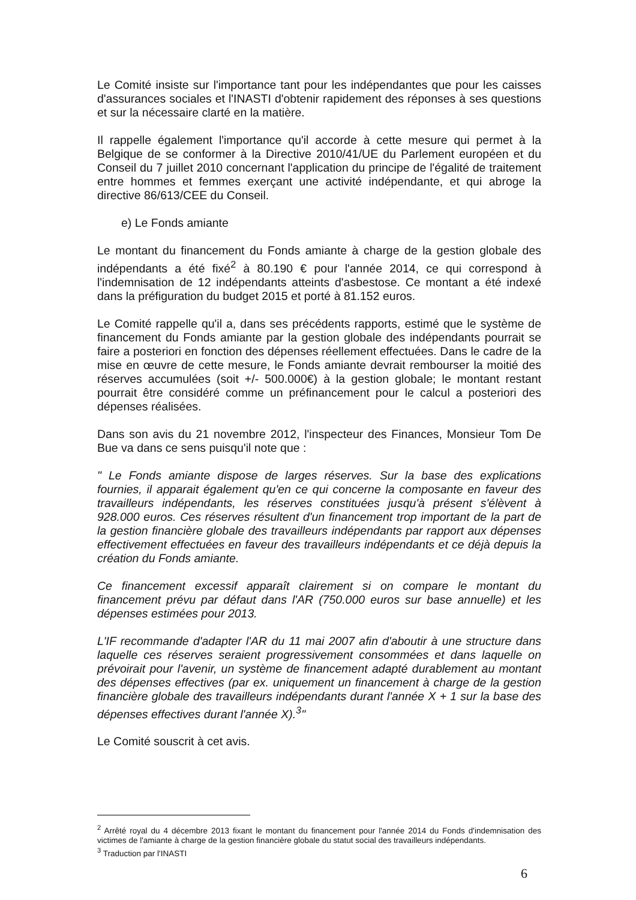Le Comité insiste sur l'importance tant pour les indépendantes que pour les caisses d'assurances sociales et l'INASTI d'obtenir rapidement des réponses à ses questions et sur la nécessaire clarté en la matière.
Il rappelle également l'importance qu'il accorde à cette mesure qui permet à la Belgique de se conformer à la Directive 2010/41/UE du Parlement européen et du Conseil du 7 juillet 2010 concernant l'application du principe de l'égalité de traitement entre hommes et femmes exerçant une activité indépendante, et qui abroge la directive 86/613/CEE du Conseil.
e) Le Fonds amiante
Le montant du financement du Fonds amiante à charge de la gestion globale des indépendants a été fixé<sup>2</sup> à 80.190 € pour l'année 2014, ce qui correspond à l'indemnisation de 12 indépendants atteints d'asbestose. Ce montant a été indexé dans la préfiguration du budget 2015 et porté à 81.152 euros.
Le Comité rappelle qu'il a, dans ses précédents rapports, estimé que le système de financement du Fonds amiante par la gestion globale des indépendants pourrait se faire a posteriori en fonction des dépenses réellement effectuées. Dans le cadre de la mise en œuvre de cette mesure, le Fonds amiante devrait rembourser la moitié des réserves accumulées (soit +/- 500.000€) à la gestion globale; le montant restant pourrait être considéré comme un préfinancement pour le calcul a posteriori des dépenses réalisées.
Dans son avis du 21 novembre 2012, l'inspecteur des Finances, Monsieur Tom De Bue va dans ce sens puisqu'il note que :
" Le Fonds amiante dispose de larges réserves. Sur la base des explications fournies, il apparait également qu'en ce qui concerne la composante en faveur des travailleurs indépendants, les réserves constituées jusqu'à présent s'élèvent à 928.000 euros. Ces réserves résultent d'un financement trop important de la part de la gestion financière globale des travailleurs indépendants par rapport aux dépenses effectivement effectuées en faveur des travailleurs indépendants et ce déjà depuis la création du Fonds amiante.
Ce financement excessif apparaît clairement si on compare le montant du financement prévu par défaut dans l'AR (750.000 euros sur base annuelle) et les dépenses estimées pour 2013.
L'IF recommande d'adapter l'AR du 11 mai 2007 afin d'aboutir à une structure dans laquelle ces réserves seraient progressivement consommées et dans laquelle on prévoirait pour l'avenir, un système de financement adapté durablement au montant des dépenses effectives (par ex. uniquement un financement à charge de la gestion financière globale des travailleurs indépendants durant l'année X + 1 sur la base des dépenses effectives durant l'année X).<sup>3</sup>"
Le Comité souscrit à cet avis.
<sup>2</sup> Arrêté royal du 4 décembre 2013 fixant le montant du financement pour l'année 2014 du Fonds d'indemnisation des victimes de l'amiante à charge de la gestion financière globale du statut social des travailleurs indépendants.
<sup>3</sup> Traduction par l'INASTI
6